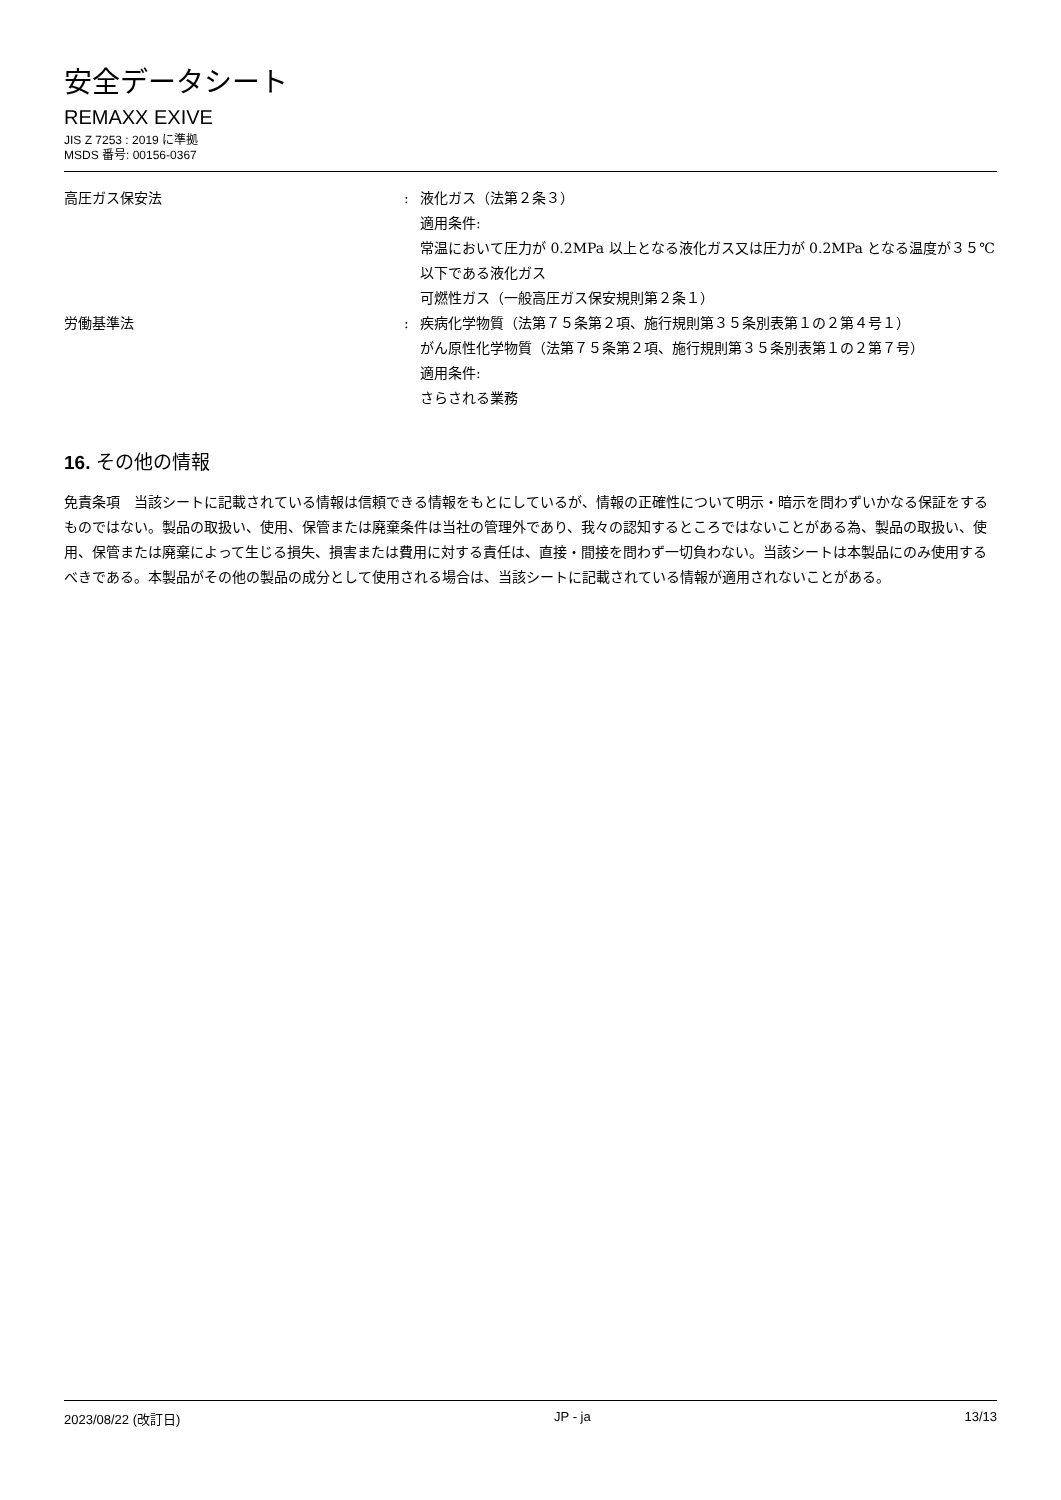安全データシート
REMAXX EXIVE
JIS Z 7253 : 2019 に準拠
MSDS 番号: 00156-0367
高圧ガス保安法 : 液化ガス（法第２条３）
適用条件:
常温において圧力が 0.2MPa 以上となる液化ガス又は圧力が 0.2MPa となる温度が３５℃以下である液化ガス
可燃性ガス（一般高圧ガス保安規則第２条１）
労働基準法 : 疾病化学物質（法第７５条第２項、施行規則第３５条別表第１の２第４号１）
がん原性化学物質（法第７５条第２項、施行規則第３５条別表第１の２第７号）
適用条件:
さらされる業務
16. その他の情報
免責条項　当該シートに記載されている情報は信頼できる情報をもとにしているが、情報の正確性について明示・暗示を問わずいかなる保証をするものではない。製品の取扱い、使用、保管または廃棄条件は当社の管理外であり、我々の認知するところではないことがある為、製品の取扱い、使用、保管または廃棄によって生じる損失、損害または費用に対する責任は、直接・間接を問わず一切負わない。当該シートは本製品にのみ使用するべきである。本製品がその他の製品の成分として使用される場合は、当該シートに記載されている情報が適用されないことがある。
2023/08/22 (改訂日) JP - ja 13/13